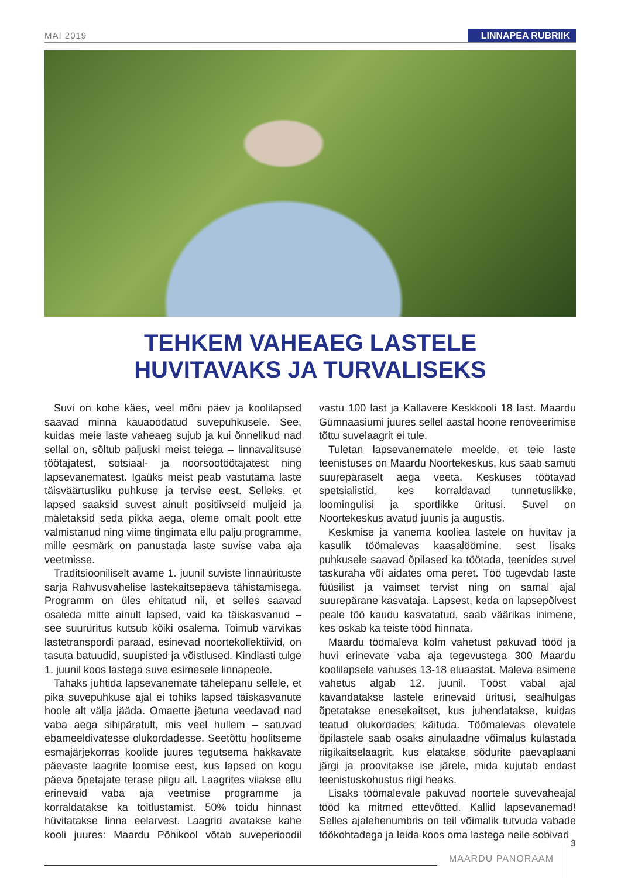MAI 2019 LINNAPEA RUBRIIK
TEHKEM VAHEAEG LASTELE
HUVITAVAKS JA TURVALISEKS
Suvi on kohe käes, veel mõni päev ja koolilapsed saavad minna kauaoodatud suvepuhkusele. See, kuidas meie laste vaheaeg sujub ja kui õnnelikud nad sellal on, sõltub paljuski meist teiega – linnavalitsuse töötajatest, sotsiaal- ja noorsootöötajatest ning lapsevanematest. Igaüks meist peab vastutama laste täisväärtusliku puhkuse ja tervise eest. Selleks, et lapsed saaksid suvest ainult positiivseid muljeid ja mäletaksid seda pikka aega, oleme omalt poolt ette valmistanud ning viime tingimata ellu palju programme, mille eesmärk on panustada laste suvise vaba aja veetmisse.
Traditsiooniliselt avame 1. juunil suviste linnaürituste sarja Rahvusvahelise lastekaitsepäeva tähistamisega. Programm on üles ehitatud nii, et selles saavad osaleda mitte ainult lapsed, vaid ka täiskasvanud – see suurüritus kutsub kõiki osalema. Toimub värvikas lastetranspordi paraad, esinevad noortekollektiivid, on tasuta batuudid, suupisted ja võistlused. Kindlasti tulge 1. juunil koos lastega suve esimesele linnapeole.
Tahaks juhtida lapsevanemate tähelepanu sellele, et pika suvepuhkuse ajal ei tohiks lapsed täiskasvanute hoole alt välja jääda. Omaette jäetuna veedavad nad vaba aega sihipäratult, mis veel hullem – satuvad ebameeldivatesse olukordadesse. Seetõttu hoolitseme esmajärjekorras koolide juures tegutsema hakkavate päevaste laagrite loomise eest, kus lapsed on kogu päeva õpetajate terase pilgu all. Laagrites viiakse ellu erinevaid vaba aja veetmise programme ja korraldatakse ka toitlustamist. 50% toidu hinnast hüvitatakse linna eelarvest. Laagrid avatakse kahe kooli juures: Maardu Põhikool võtab suveperioodil vastu 100 last ja Kallavere Keskkooli 18 last. Maardu Gümnaasiumi juures sellel aastal hoone renoveerimise tõttu suvelaagrit ei tule.
Tuletan lapsevanematele meelde, et teie laste teenistuses on Maardu Noortekeskus, kus saab samuti suurepäraselt aega veeta. Keskuses töötavad spetsialistid, kes korraldavad tunnetuslikke, loomingulisi ja sportlikke üritusi. Suvel on Noortekeskus avatud juunis ja augustis.
Keskmise ja vanema kooliea lastele on huvitav ja kasulik töömalevas kaasalöömine, sest lisaks puhkusele saavad õpilased ka töötada, teenides suvel taskuraha või aidates oma peret. Töö tugevdab laste füüsilist ja vaimset tervist ning on samal ajal suurepärane kasvataja. Lapsest, keda on lapsepõlvest peale töö kaudu kasvatatud, saab väärikas inimene, kes oskab ka teiste tööd hinnata.
Maardu töömaleva kolm vahetust pakuvad tööd ja huvi erinevate vaba aja tegevustega 300 Maardu koolilapsele vanuses 13-18 eluaastat. Maleva esimene vahetus algab 12. juunil. Tööst vabal ajal kavandatakse lastele erinevaid üritusi, sealhulgas õpetatakse enesekaitset, kus juhendatakse, kuidas teatud olukordades käituda. Töömalevas olevatele õpilastele saab osaks ainulaadne võimalus külastada riigikaitselaagrit, kus elatakse sõdurite päevaplaani järgi ja proovitakse ise järele, mida kujutab endast teenistuskohustus riigi heaks.
Lisaks töömalevale pakuvad noortele suvevaheajal tööd ka mitmed ettevõtted. Kallid lapsevanemad! Selles ajalehenumbris on teil võimalik tutvuda vabade töökohtadega ja leida koos oma lastega neile sobivad
MAARDU PANORAAM 3